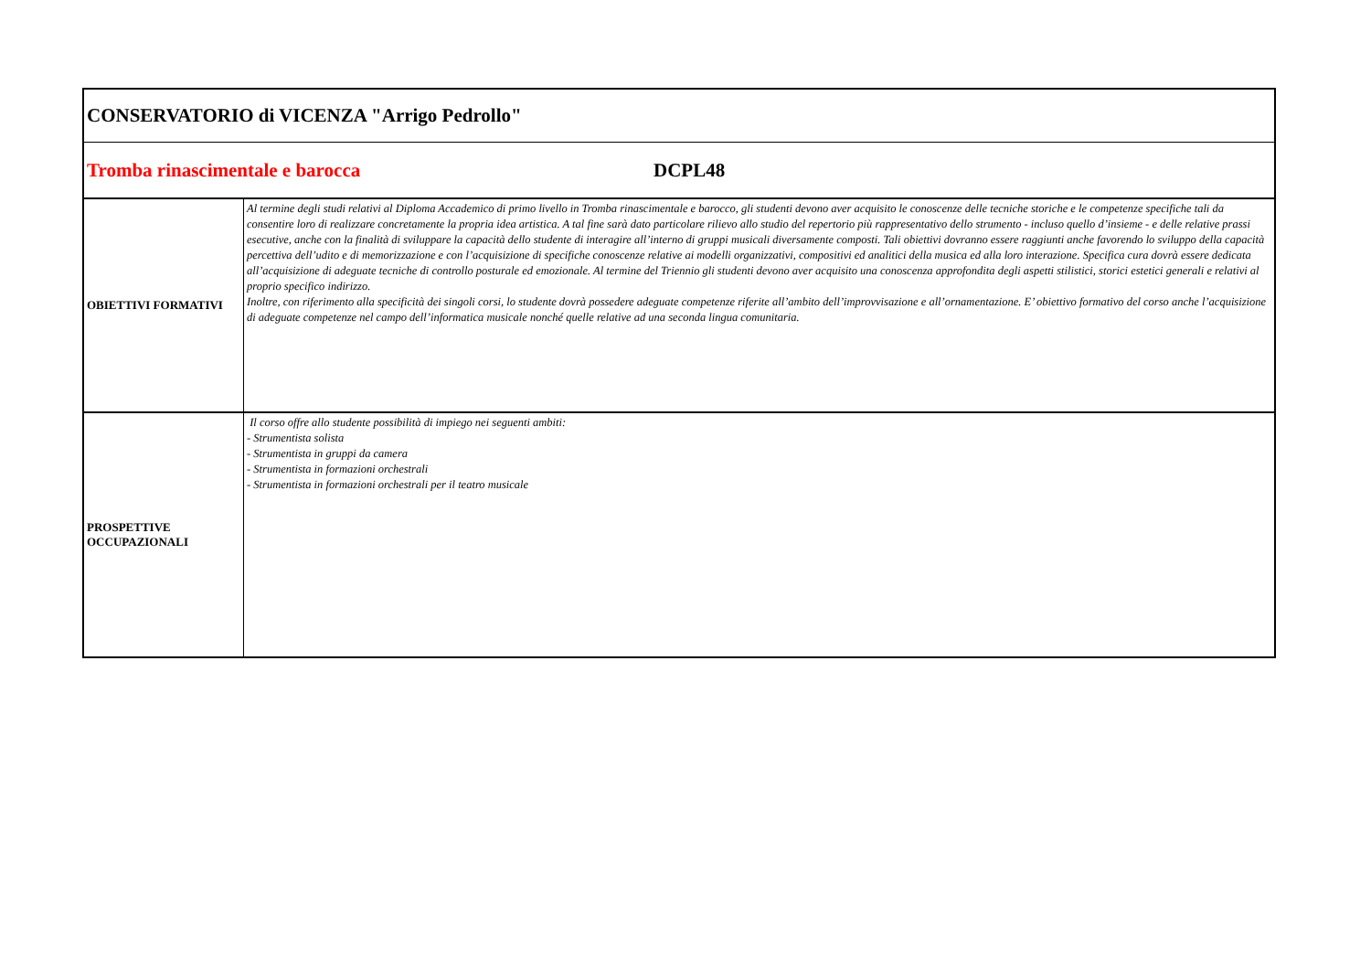| CONSERVATORIO di VICENZA "Arrigo Pedrollo" | |
| Tromba rinascimentale e barocca DCPL48 | |
| OBIETTIVI FORMATIVI | Al termine degli studi relativi al Diploma Accademico di primo livello in Tromba rinascimentale e barocco, gli studenti devono aver acquisito le conoscenze delle tecniche storiche e le competenze specifiche tali da consentire loro di realizzare concretamente la propria idea artistica. A tal fine sarà dato particolare rilievo allo studio del repertorio più rappresentativo dello strumento - incluso quello d’insieme - e delle relative prassi esecutive, anche con la finalità di sviluppare la capacità dello studente di interagire all’interno di gruppi musicali diversamente composti. Tali obiettivi dovranno essere raggiunti anche favorendo lo sviluppo della capacità percettiva dell’udito e di memorizzazione e con l’acquisizione di specifiche conoscenze relative ai modelli organizzativi, compositivi ed analitici della musica ed alla loro interazione. Specifica cura dovrà essere dedicata all’acquisizione di adeguate tecniche di controllo posturale ed emozionale. Al termine del Triennio gli studenti devono aver acquisito una conoscenza approfondita degli aspetti stilistici, storici estetici generali e relativi al proprio specifico indirizzo. Inoltre, con riferimento alla specificità dei singoli corsi, lo studente dovrà possedere adeguate competenze riferite all’ambito dell’improvvisazione e all’ornamentazione. E’ obiettivo formativo del corso anche l’acquisizione di adeguate competenze nel campo dell’informatica musicale nonché quelle relative ad una seconda lingua comunitaria. |
| PROSPETTIVE OCCUPAZIONALI | Il corso offre allo studente possibilità di impiego nei seguenti ambiti: - Strumentista solista - Strumentista in gruppi da camera - Strumentista in formazioni orchestrali - Strumentista in formazioni orchestrali per il teatro musicale |